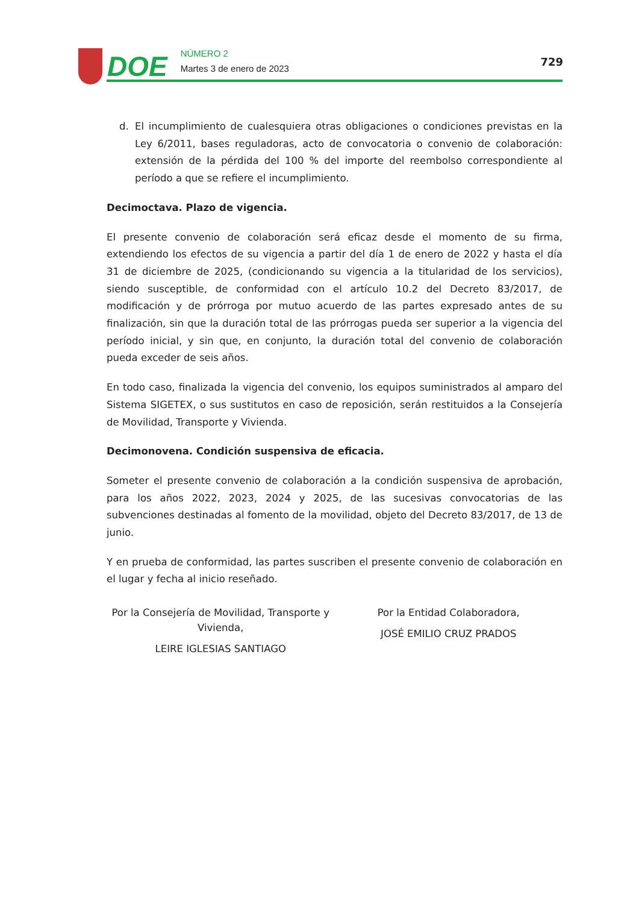DOE
NÚMERO 2
Martes 3 de enero de 2023
729
d. El incumplimiento de cualesquiera otras obligaciones o condiciones previstas en la Ley 6/2011, bases reguladoras, acto de convocatoria o convenio de colaboración: extensión de la pérdida del 100 % del importe del reembolso correspondiente al período a que se refiere el incumplimiento.
Decimoctava. Plazo de vigencia.
El presente convenio de colaboración será eficaz desde el momento de su firma, extendiendo los efectos de su vigencia a partir del día 1 de enero de 2022 y hasta el día 31 de diciembre de 2025, (condicionando su vigencia a la titularidad de los servicios), siendo susceptible, de conformidad con el artículo 10.2 del Decreto 83/2017, de modificación y de prórroga por mutuo acuerdo de las partes expresado antes de su finalización, sin que la duración total de las prórrogas pueda ser superior a la vigencia del período inicial, y sin que, en conjunto, la duración total del convenio de colaboración pueda exceder de seis años.
En todo caso, finalizada la vigencia del convenio, los equipos suministrados al amparo del Sistema SIGETEX, o sus sustitutos en caso de reposición, serán restituidos a la Consejería de Movilidad, Transporte y Vivienda.
Decimonovena. Condición suspensiva de eficacia.
Someter el presente convenio de colaboración a la condición suspensiva de aprobación, para los años 2022, 2023, 2024 y 2025, de las sucesivas convocatorias de las subvenciones destinadas al fomento de la movilidad, objeto del Decreto 83/2017, de 13 de junio.
Y en prueba de conformidad, las partes suscriben el presente convenio de colaboración en el lugar y fecha al inicio reseñado.
Por la Consejería de Movilidad, Transporte y
Vivienda,
LEIRE IGLESIAS SANTIAGO
Por la Entidad Colaboradora,
JOSÉ EMILIO CRUZ PRADOS